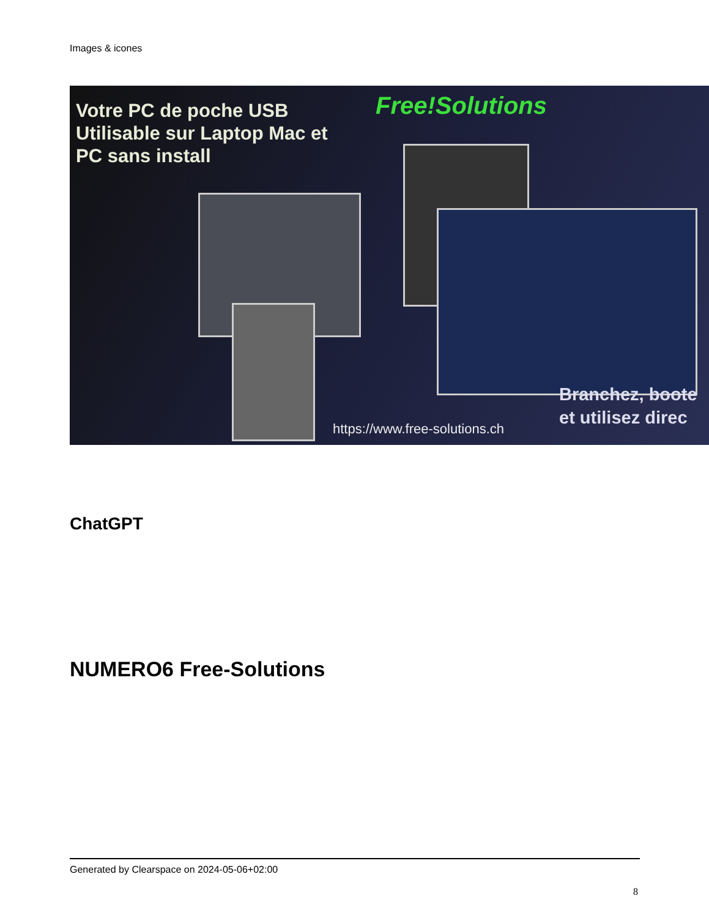Images & icones
Votre PC de poche USB
Utilisable sur Laptop Mac et
PC sans install
Free!Solutions
Branchez, boote
et utilisez direc
https://www.free-solutions.ch
ChatGPT
NUMERO6 Free-Solutions
Generated by Clearspace on 2024-05-06+02:00
8